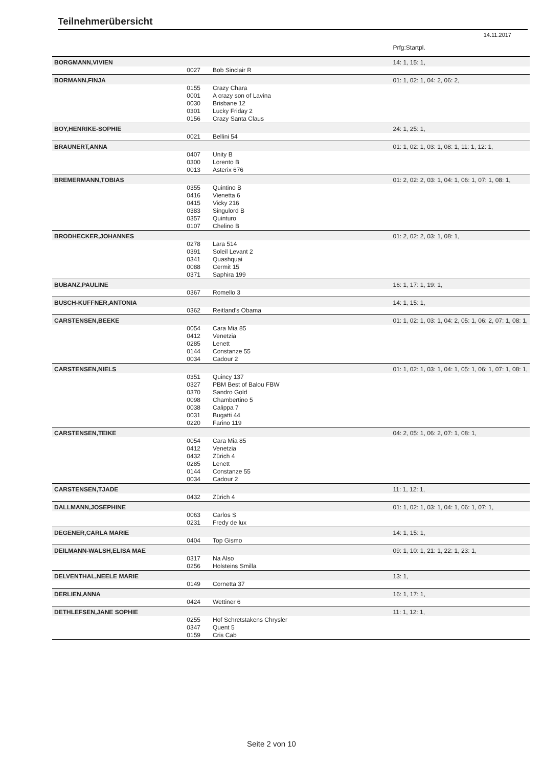Teilnehmerübersicht
14.11.2017
| | | | Prfg:Startpl. |
| BORGMANN,VIVIEN | | | 14: 1, 15: 1, |
| | 0027 | Bob Sinclair R | |
| BORMANN,FINJA | | | 01: 1, 02: 1, 04: 2, 06: 2, |
| | 0155 | Crazy Chara | |
| | 0001 | A crazy son of Lavina | |
| | 0030 | Brisbane 12 | |
| | 0301 | Lucky Friday 2 | |
| | 0156 | Crazy Santa Claus | |
| BOY,HENRIKE-SOPHIE | | | 24: 1, 25: 1, |
| | 0021 | Bellini 54 | |
| BRAUNERT,ANNA | | | 01: 1, 02: 1, 03: 1, 08: 1, 11: 1, 12: 1, |
| | 0407 | Unity B | |
| | 0300 | Lorento B | |
| | 0013 | Asterix 676 | |
| BREMERMANN,TOBIAS | | | 01: 2, 02: 2, 03: 1, 04: 1, 06: 1, 07: 1, 08: 1, |
| | 0355 | Quintino B | |
| | 0416 | Vienetta 6 | |
| | 0415 | Vicky 216 | |
| | 0383 | Singulord B | |
| | 0357 | Quinturo | |
| | 0107 | Chelino B | |
| BRODHECKER,JOHANNES | | | 01: 2, 02: 2, 03: 1, 08: 1, |
| | 0278 | Lara 514 | |
| | 0391 | Soleil Levant 2 | |
| | 0341 | Quashquai | |
| | 0088 | Cermit 15 | |
| | 0371 | Saphira 199 | |
| BUBANZ,PAULINE | | | 16: 1, 17: 1, 19: 1, |
| | 0367 | Romello 3 | |
| BUSCH-KUFFNER,ANTONIA | | | 14: 1, 15: 1, |
| | 0362 | Reitland's Obama | |
| CARSTENSEN,BEEKE | | | 01: 1, 02: 1, 03: 1, 04: 2, 05: 1, 06: 2, 07: 1, 08: 1, |
| | 0054 | Cara Mia 85 | |
| | 0412 | Venetzia | |
| | 0285 | Lenett | |
| | 0144 | Constanze 55 | |
| | 0034 | Cadour 2 | |
| CARSTENSEN,NIELS | | | 01: 1, 02: 1, 03: 1, 04: 1, 05: 1, 06: 1, 07: 1, 08: 1, |
| | 0351 | Quincy 137 | |
| | 0327 | PBM Best of Balou FBW | |
| | 0370 | Sandro Gold | |
| | 0098 | Chambertino 5 | |
| | 0038 | Calippa 7 | |
| | 0031 | Bugatti 44 | |
| | 0220 | Farino 119 | |
| CARSTENSEN,TEIKE | | | 04: 2, 05: 1, 06: 2, 07: 1, 08: 1, |
| | 0054 | Cara Mia 85 | |
| | 0412 | Venetzia | |
| | 0432 | Zürich 4 | |
| | 0285 | Lenett | |
| | 0144 | Constanze 55 | |
| | 0034 | Cadour 2 | |
| CARSTENSEN,TJADE | | | 11: 1, 12: 1, |
| | 0432 | Zürich 4 | |
| DALLMANN,JOSEPHINE | | | 01: 1, 02: 1, 03: 1, 04: 1, 06: 1, 07: 1, |
| | 0063 | Carlos S | |
| | 0231 | Fredy de lux | |
| DEGENER,CARLA MARIE | | | 14: 1, 15: 1, |
| | 0404 | Top Gismo | |
| DEILMANN-WALSH,ELISA MAE | | | 09: 1, 10: 1, 21: 1, 22: 1, 23: 1, |
| | 0317 | Na Also | |
| | 0256 | Holsteins Smilla | |
| DELVENTHAL,NEELE MARIE | | | 13: 1, |
| | 0149 | Cornetta 37 | |
| DERLIEN,ANNA | | | 16: 1, 17: 1, |
| | 0424 | Wettiner 6 | |
| DETHLEFSEN,JANE SOPHIE | | | 11: 1, 12: 1, |
| | 0255 | Hof Schretstakens Chrysler | |
| | 0347 | Quent 5 | |
| | 0159 | Cris Cab | |
Seite 2 von 10